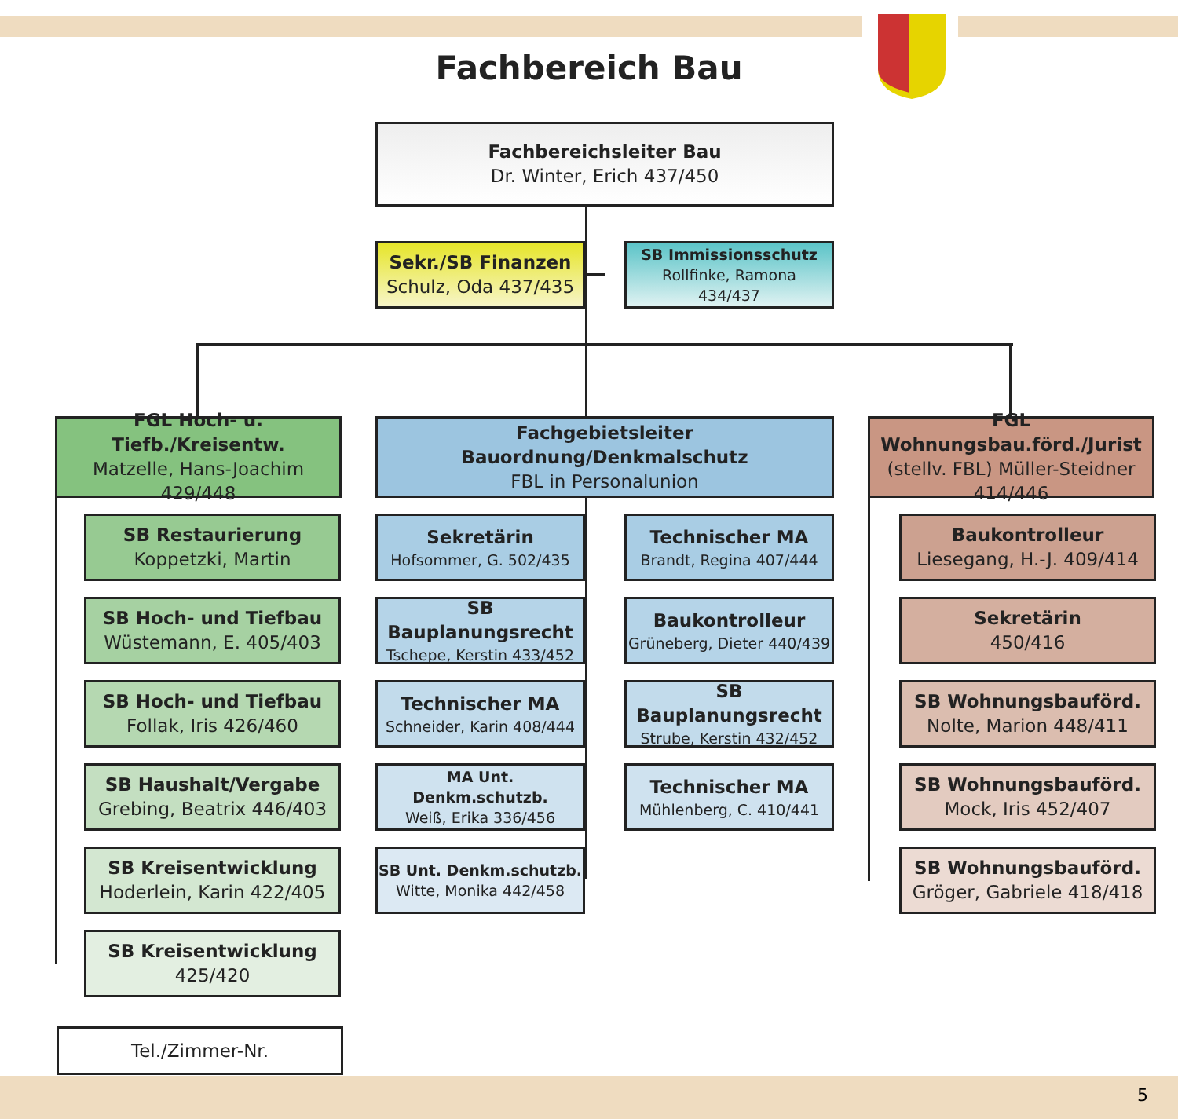Fachbereich Bau
Fachbereichsleiter Bau
Dr. Winter, Erich 437/450
Sekr./SB Finanzen
Schulz, Oda 437/435
SB Immissionsschutz
Rollfinke, Ramona
434/437
FGL Hoch- u. Tiefb./Kreisentw.
Matzelle, Hans-Joachim 429/448
Fachgebietsleiter Bauordnung/Denkmalschutz
FBL in Personalunion
FGL Wohnungsbau.förd./Jurist
(stellv. FBL) Müller-Steidner
414/446
SB Restaurierung
Koppetzki, Martin
SB Hoch- und Tiefbau
Wüstemann, E. 405/403
SB Hoch- und Tiefbau
Follak, Iris 426/460
SB Haushalt/Vergabe
Grebing, Beatrix 446/403
SB Kreisentwicklung
Hoderlein, Karin 422/405
SB Kreisentwicklung
425/420
Sekretärin
Hofsommer, G. 502/435
Technischer MA
Brandt, Regina 407/444
SB Bauplanungsrecht
Tschepe, Kerstin 433/452
Baukontrolleur
Grüneberg, Dieter 440/439
Technischer MA
Schneider, Karin 408/444
SB Bauplanungsrecht
Strube, Kerstin 432/452
MA Unt. Denkm.schutzb.
Weiß, Erika 336/456
Technischer MA
Mühlenberg, C. 410/441
SB Unt. Denkm.schutzb.
Witte, Monika 442/458
Baukontrolleur
Liesegang, H.-J. 409/414
Sekretärin
450/416
SB Wohnungsbauförd.
Nolte, Marion 448/411
SB Wohnungsbauförd.
Mock, Iris 452/407
SB Wohnungsbauförd.
Gröger, Gabriele 418/418
Tel./Zimmer-Nr.
5